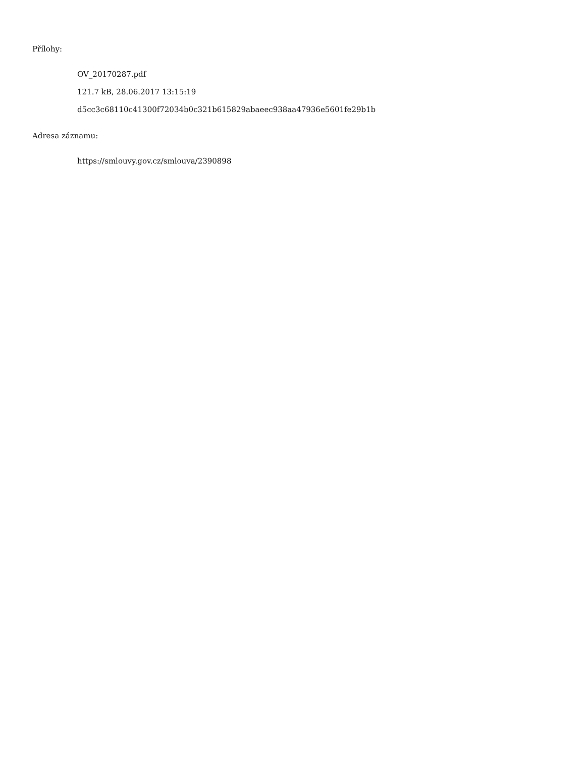Přílohy:
OV_20170287.pdf
121.7 kB, 28.06.2017 13:15:19
d5cc3c68110c41300f72034b0c321b615829abaeec938aa47936e5601fe29b1b
Adresa záznamu:
https://smlouvy.gov.cz/smlouva/2390898